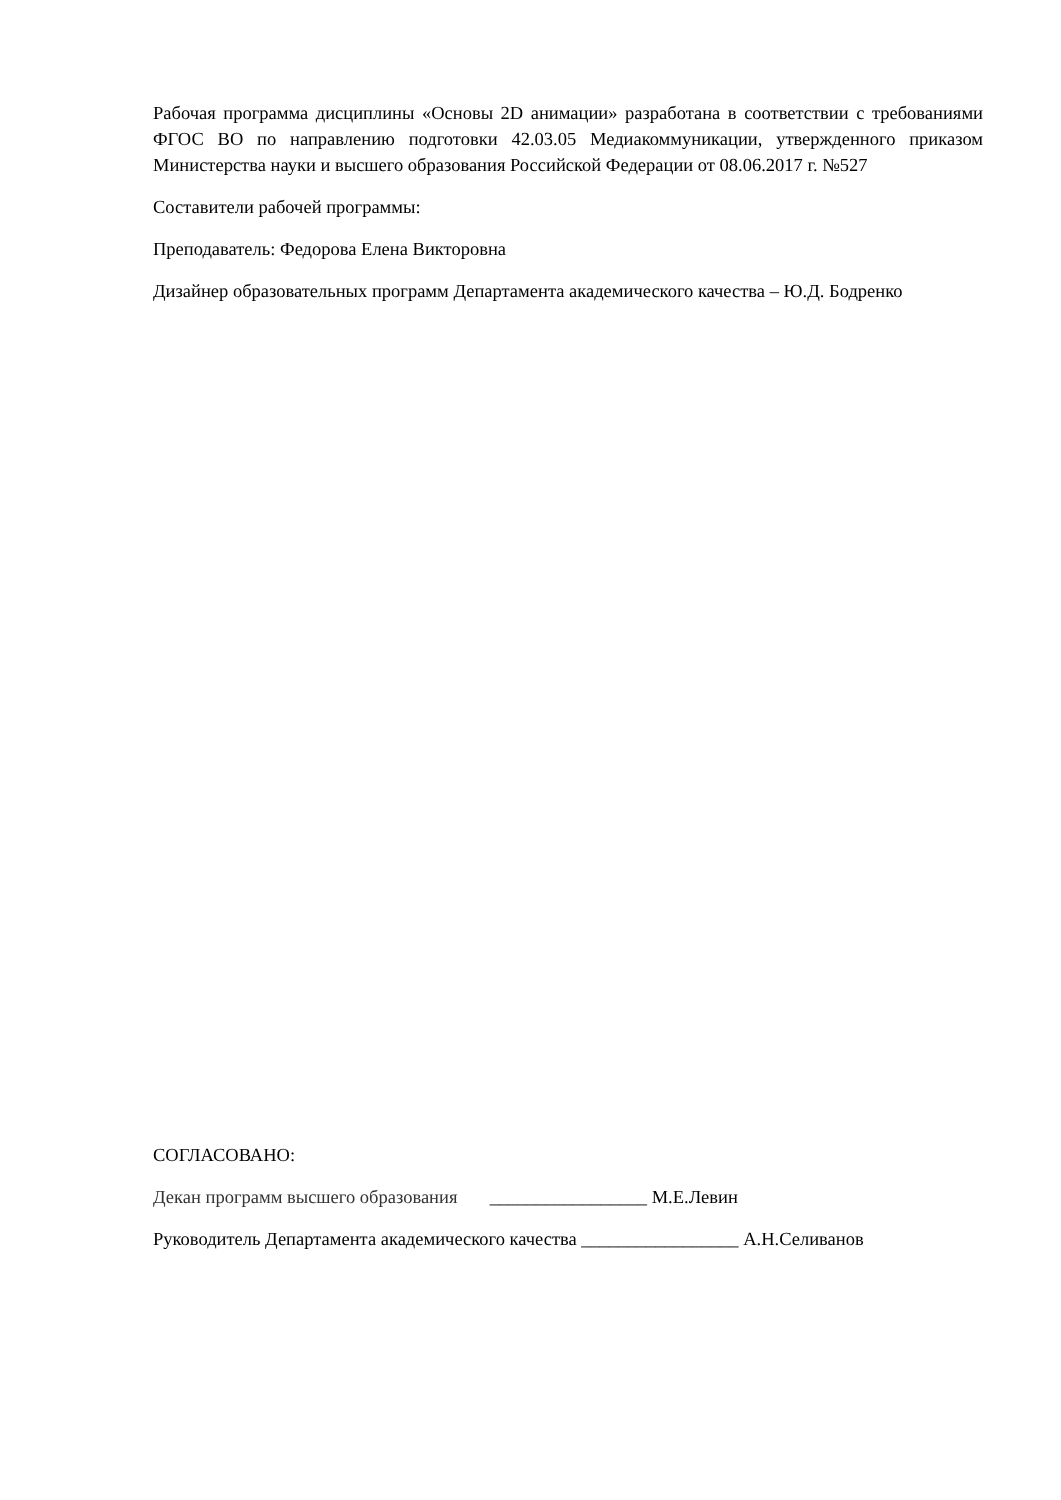Рабочая программа дисциплины «Основы 2D анимации» разработана в соответствии с требованиями ФГОС ВО по направлению подготовки 42.03.05 Медиакоммуникации, утвержденного приказом Министерства науки и высшего образования Российской Федерации от 08.06.2017 г. №527
Составители рабочей программы:
Преподаватель: Федорова Елена Викторовна
Дизайнер образовательных программ Департамента академического качества – Ю.Д. Бодренко
СОГЛАСОВАНО:
Декан программ высшего образования _________________ М.Е.Левин
Руководитель Департамента академического качества _________________ А.Н.Селиванов